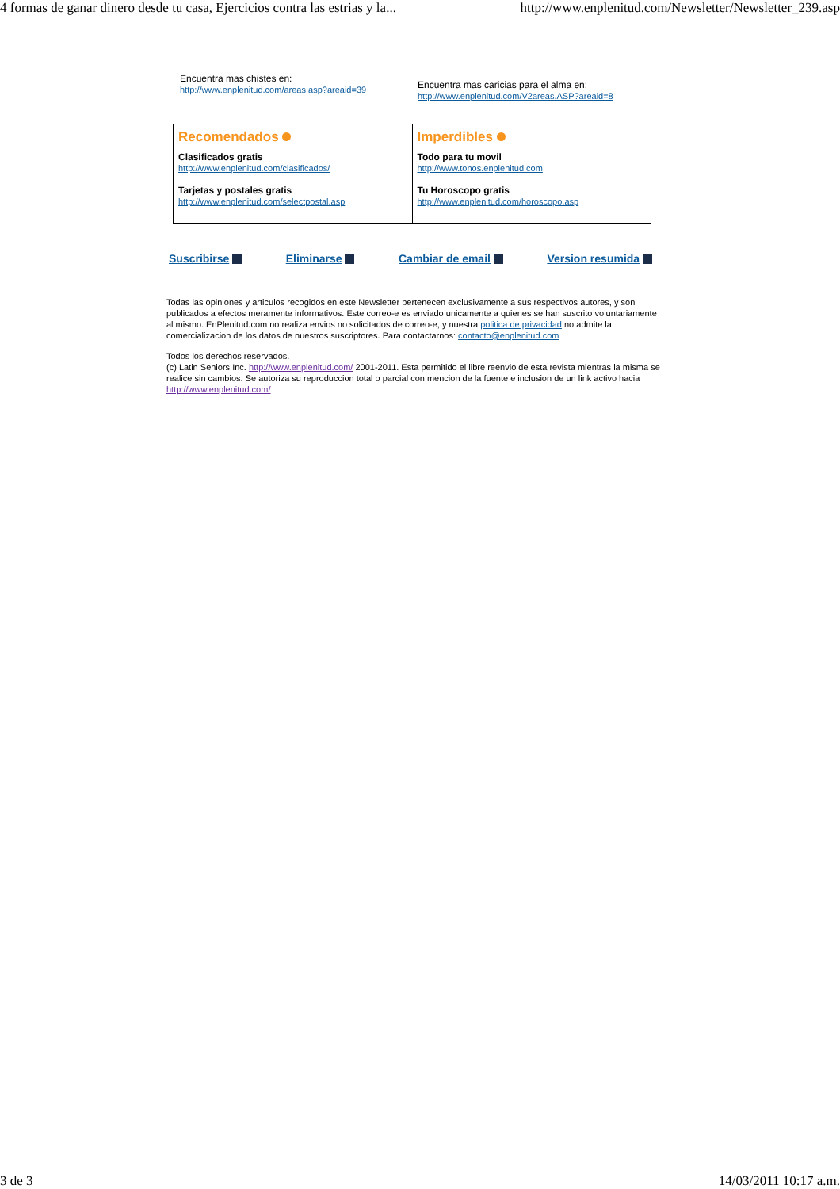4 formas de ganar dinero desde tu casa, Ejercicios contra las estrias y la... http://www.enplenitud.com/Newsletter/Newsletter_239.asp
Encuentra mas chistes en:
http://www.enplenitud.com/areas.asp?areaid=39
Encuentra mas caricias para el alma en:
http://www.enplenitud.com/V2areas.ASP?areaid=8
| Recomendados Clasificados gratis http://www.enplenitud.com/clasificados/ Tarjetas y postales gratis http://www.enplenitud.com/selectpostal.asp | Imperdibles Todo para tu movil http://www.tonos.enplenitud.com Tu Horoscopo gratis http://www.enplenitud.com/horoscopo.asp |
Suscribirse Eliminarse Cambiar de email Version resumida
Todas las opiniones y articulos recogidos en este Newsletter pertenecen exclusivamente a sus respectivos autores, y son publicados a efectos meramente informativos. Este correo-e es enviado unicamente a quienes se han suscrito voluntariamente al mismo. EnPlenitud.com no realiza envios no solicitados de correo-e, y nuestra politica de privacidad no admite la comercializacion de los datos de nuestros suscriptores. Para contactarnos: contacto@enplenitud.com
Todos los derechos reservados.
(c) Latin Seniors Inc. http://www.enplenitud.com/ 2001-2011. Esta permitido el libre reenvio de esta revista mientras la misma se realice sin cambios. Se autoriza su reproduccion total o parcial con mencion de la fuente e inclusion de un link activo hacia http://www.enplenitud.com/
3 de 3 14/03/2011 10:17 a.m.